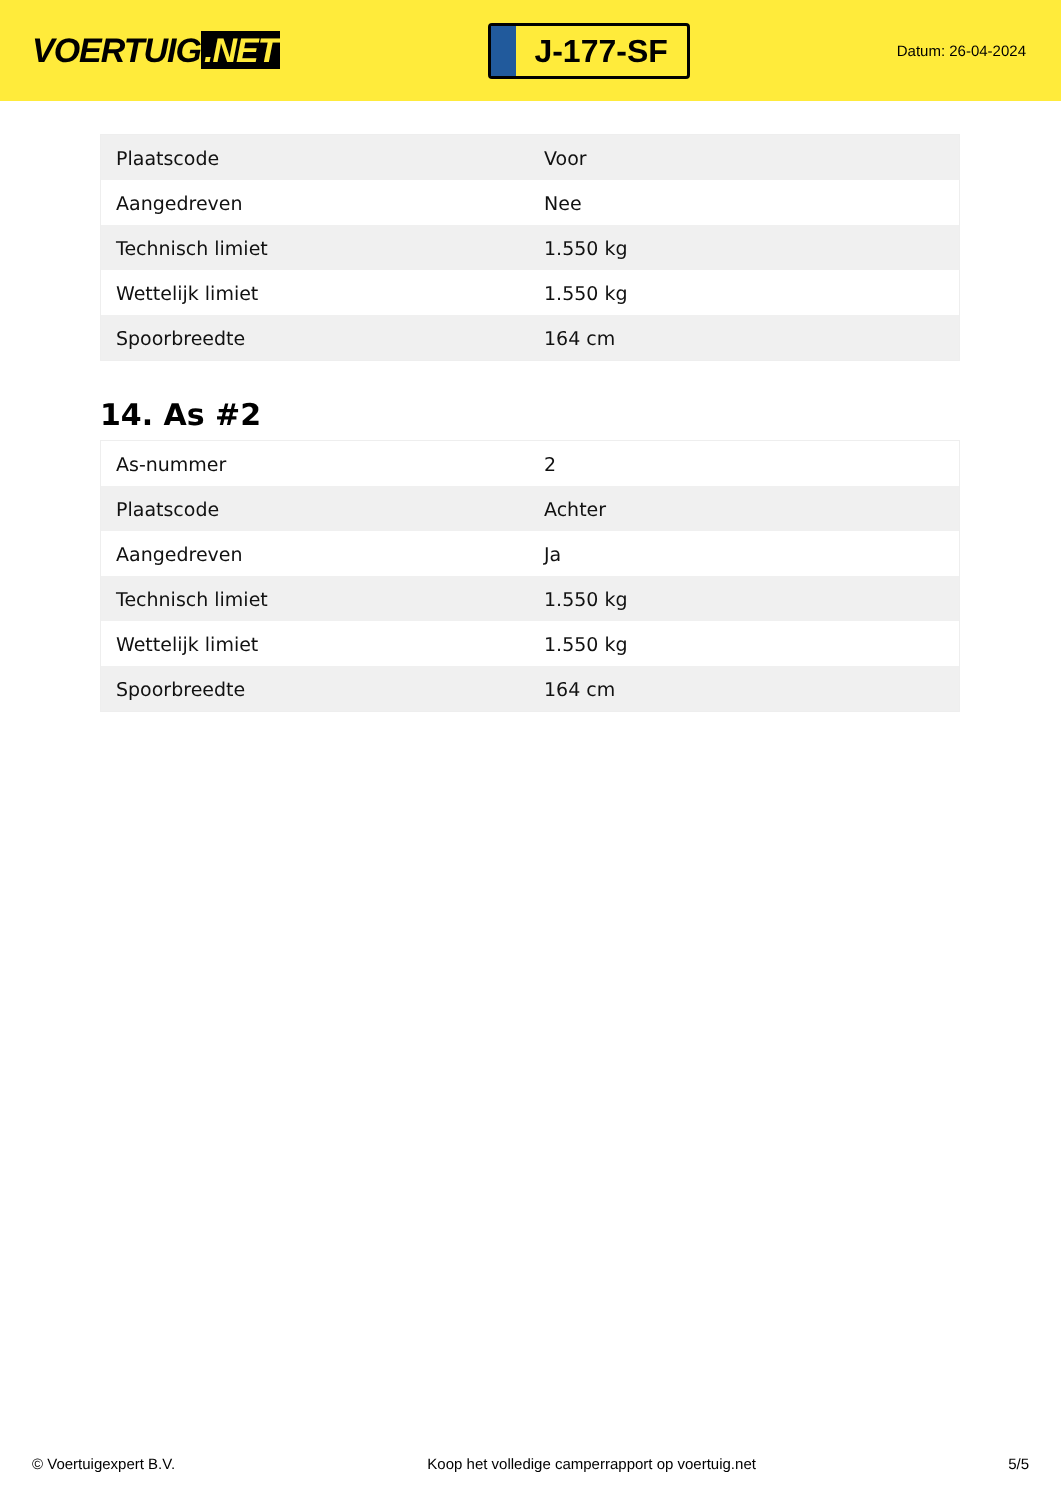VOERTUIG.NET
J-177-SF
Datum: 26-04-2024
| Plaatscode | Voor |
| Aangedreven | Nee |
| Technisch limiet | 1.550 kg |
| Wettelijk limiet | 1.550 kg |
| Spoorbreedte | 164 cm |
14. As #2
| As-nummer | 2 |
| Plaatscode | Achter |
| Aangedreven | Ja |
| Technisch limiet | 1.550 kg |
| Wettelijk limiet | 1.550 kg |
| Spoorbreedte | 164 cm |
© Voertuigexpert B.V. Koop het volledige camperrapport op voertuig.net 5/5